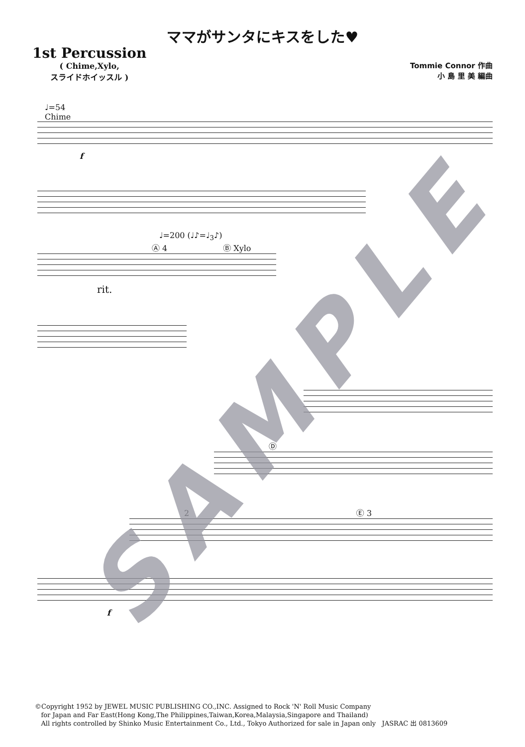ママがサンタにキスをした♥
1st Percussion
( Chime,Xylo,
スライドホイッスル )
Tommie Connor 作曲
小 島 里 美 編曲
♩=54
Chime
f
♩=200 (♩♪=♩<sub>3</sub>♪)
Ⓐ 4 Ⓑ Xylo
rit.
Ⓓ
2 Ⓔ 3
f
SAMPLE
©Copyright 1952 by JEWEL MUSIC PUBLISHING CO.,INC. Assigned to Rock 'N' Roll Music Company
for Japan and Far East(Hong Kong,The Philippines,Taiwan,Korea,Malaysia,Singapore and Thailand)
All rights controlled by Shinko Music Entertainment Co., Ltd., Tokyo Authorized for sale in Japan only JASRAC 出 0813609